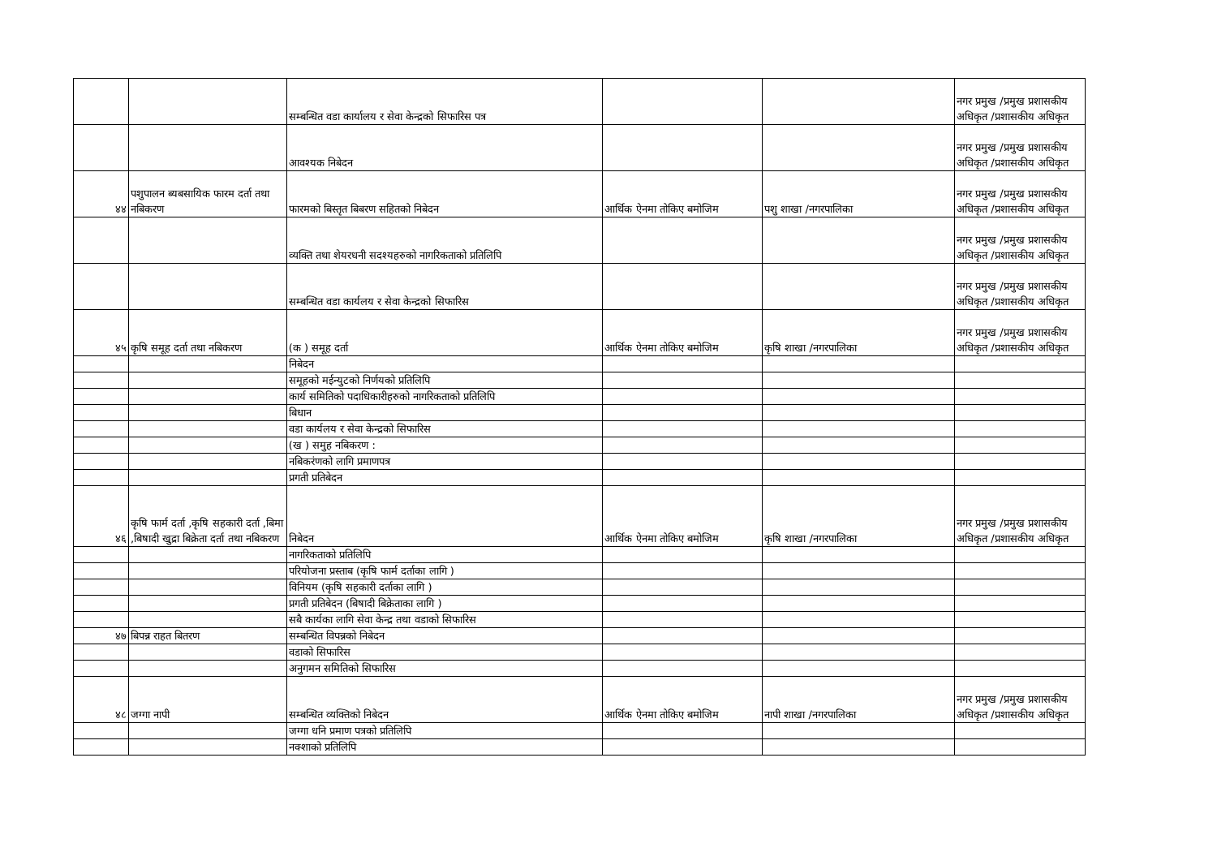| | | सम्बन्धित वडा कार्यालय र सेवा केन्द्रको सिफारिस पत्र | | | नगर प्रमुख /प्रमुख प्रशासकीय अधिकृत /प्रशासकीय अधिकृत |
| | | आवश्यक निबेदन | | | नगर प्रमुख /प्रमुख प्रशासकीय अधिकृत /प्रशासकीय अधिकृत |
| ४४ | पशुपालन ब्यबसायिक फारम दर्ता तथा नबिकरण | फारमको बिस्तृत बिबरण सहितको निबेदन | आर्थिक ऐनमा तोकिए बमोजिम | पशु शाखा /नगरपालिका | नगर प्रमुख /प्रमुख प्रशासकीय अधिकृत /प्रशासकीय अधिकृत |
| | | व्यक्ति तथा शेयरधनी सदश्यहरुको नागरिकताको प्रतिलिपि | | | नगर प्रमुख /प्रमुख प्रशासकीय अधिकृत /प्रशासकीय अधिकृत |
| | | सम्बन्धित वडा कार्यलय र सेवा केन्द्रको सिफारिस | | | नगर प्रमुख /प्रमुख प्रशासकीय अधिकृत /प्रशासकीय अधिकृत |
| ४५ | कृषि समूह दर्ता तथा नबिकरण | (क ) समूह दर्ता | आर्थिक ऐनमा तोकिए बमोजिम | कृषि शाखा /नगरपालिका | नगर प्रमुख /प्रमुख प्रशासकीय अधिकृत /प्रशासकीय अधिकृत |
| | | निबेदन | | | |
| | | समूहको मईन्युटको निर्णयको प्रतिलिपि | | | |
| | | कार्य समितिको पदाधिकारीहरुको नागरिकताको प्रतिलिपि | | | |
| | | बिधान | | | |
| | | वडा कार्यलय र सेवा केन्द्रको सिफारिस | | | |
| | | (ख ) समुह नबिकरण : | | | |
| | | नबिकरंणको लागि प्रमाणपत्र | | | |
| | | प्रगती प्रतिबेदन | | | |
| ४६ | कृषि फार्म दर्ता ,कृषि सहकारी दर्ता ,बिमा ,बिषादी खुद्रा बिक्रेता दर्ता तथा नबिकरण | निबेदन | आर्थिक ऐनमा तोकिए बमोजिम | कृषि शाखा /नगरपालिका | नगर प्रमुख /प्रमुख प्रशासकीय अधिकृत /प्रशासकीय अधिकृत |
| | | नागरिकताको प्रतिलिपि | | | |
| | | परियोजना प्रस्ताब (कृषि फार्म दर्ताका लागि ) | | | |
| | | विनियम (कृषि सहकारी दर्ताका लागि ) | | | |
| | | प्रगती प्रतिबेदन (बिषादी बिक्रेताका लागि ) | | | |
| | | सबै कार्यका लागि सेवा केन्द्र तथा वडाको सिफारिस | | | |
| ४७ | बिपन्न राहत बितरण | सम्बन्धित विपन्नको निबेदन | | | |
| | | वडाको सिफारिस | | | |
| | | अनुगमन समितिको सिफारिस | | | |
| ४८ | जग्गा नापी | सम्बन्धित व्यक्तिको निबेदन | आर्थिक ऐनमा तोकिए बमोजिम | नापी शाखा /नगरपालिका | नगर प्रमुख /प्रमुख प्रशासकीय अधिकृत /प्रशासकीय अधिकृत |
| | | जग्गा धनि प्रमाण पत्रको प्रतिलिपि | | | |
| | | नक्शाको प्रतिलिपि | | | |